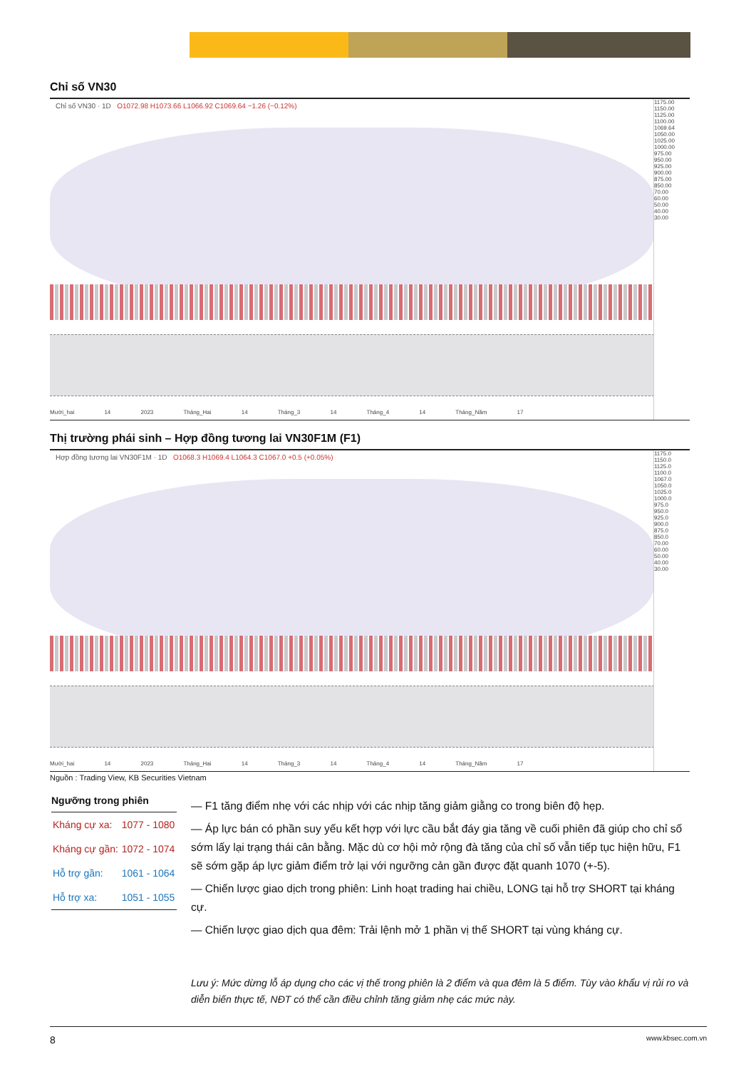Chỉ số VN30
Chỉ số VN30 · 1D O1072.98 H1073.66 L1066.92 C1069.64 −1.26 (−0.12%)
1175.00
1150.00
1125.00
1100.00
1069.64
1050.00
1025.00
1000.00
975.00
950.00
925.00
900.00
875.00
850.00
70.00
60.00
50.00
40.00
30.00
Mười_hai 14 2023 Tháng_Hai 14 Tháng_3 14 Tháng_4 14 Tháng_Năm 17
Thị trường phái sinh – Hợp đồng tương lai VN30F1M (F1)
Hợp đồng tương lai VN30F1M · 1D O1068.3 H1069.4 L1064.3 C1067.0 +0.5 (+0.05%)
1175.0
1150.0
1125.0
1100.0
1067.0
1050.0
1025.0
1000.0
975.0
950.0
925.0
900.0
875.0
850.0
70.00
60.00
50.00
40.00
30.00
Mười_hai 14 2023 Tháng_Hai 14 Tháng_3 14 Tháng_4 14 Tháng_Năm 17
Nguồn : Trading View, KB Securities Vietnam
Ngưỡng trong phiên
| Kháng cự xa: | 1077 - 1080 |
| Kháng cự gần: | 1072 - 1074 |
| Hỗ trợ gần: | 1061 - 1064 |
| Hỗ trợ xa: | 1051 - 1055 |
— F1 tăng điểm nhẹ với các nhịp với các nhịp tăng giảm giằng co trong biên độ hẹp.
— Áp lực bán có phần suy yếu kết hợp với lực cầu bắt đáy gia tăng về cuối phiên đã giúp cho chỉ số sớm lấy lại trạng thái cân bằng. Mặc dù cơ hội mở rộng đà tăng của chỉ số vẫn tiếp tục hiện hữu, F1 sẽ sớm gặp áp lực giảm điểm trở lại với ngưỡng cản gần được đặt quanh 1070 (+-5).
— Chiến lược giao dịch trong phiên: Linh hoạt trading hai chiều, LONG tại hỗ trợ SHORT tại kháng cự.
— Chiến lược giao dịch qua đêm: Trải lệnh mở 1 phần vị thế SHORT tại vùng kháng cự.
Lưu ý: Mức dừng lỗ áp dụng cho các vị thế trong phiên là 2 điểm và qua đêm là 5 điểm. Tùy vào khẩu vị rủi ro và diễn biến thực tế, NĐT có thể cần điều chỉnh tăng giảm nhẹ các mức này.
8 www.kbsec.com.vn